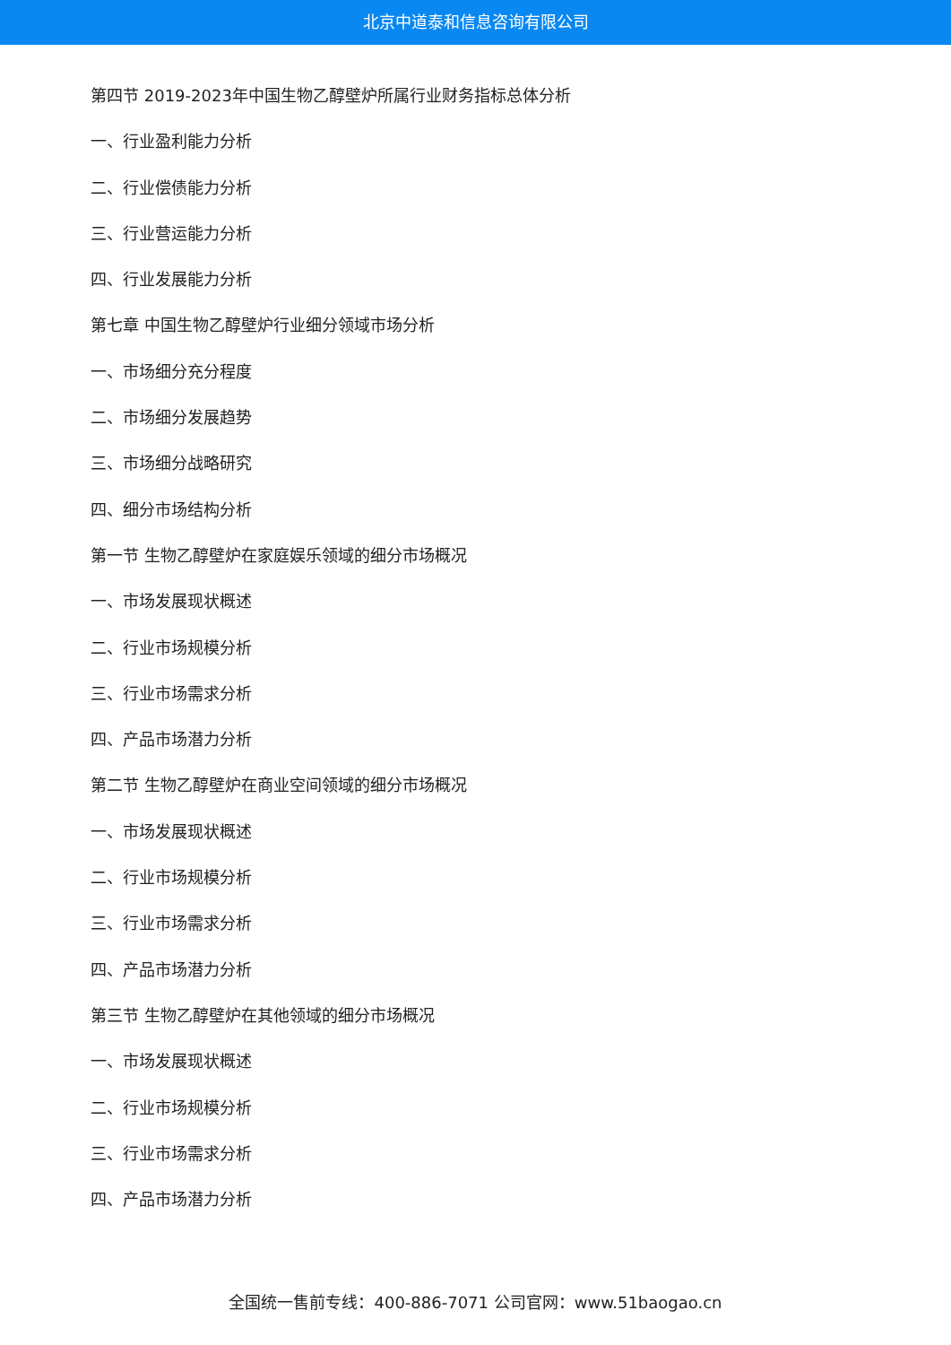北京中道泰和信息咨询有限公司
第四节 2019-2023年中国生物乙醇壁炉所属行业财务指标总体分析
一、行业盈利能力分析
二、行业偿债能力分析
三、行业营运能力分析
四、行业发展能力分析
第七章 中国生物乙醇壁炉行业细分领域市场分析
一、市场细分充分程度
二、市场细分发展趋势
三、市场细分战略研究
四、细分市场结构分析
第一节 生物乙醇壁炉在家庭娱乐领域的细分市场概况
一、市场发展现状概述
二、行业市场规模分析
三、行业市场需求分析
四、产品市场潜力分析
第二节 生物乙醇壁炉在商业空间领域的细分市场概况
一、市场发展现状概述
二、行业市场规模分析
三、行业市场需求分析
四、产品市场潜力分析
第三节 生物乙醇壁炉在其他领域的细分市场概况
一、市场发展现状概述
二、行业市场规模分析
三、行业市场需求分析
四、产品市场潜力分析
全国统一售前专线：400-886-7071 公司官网：www.51baogao.cn